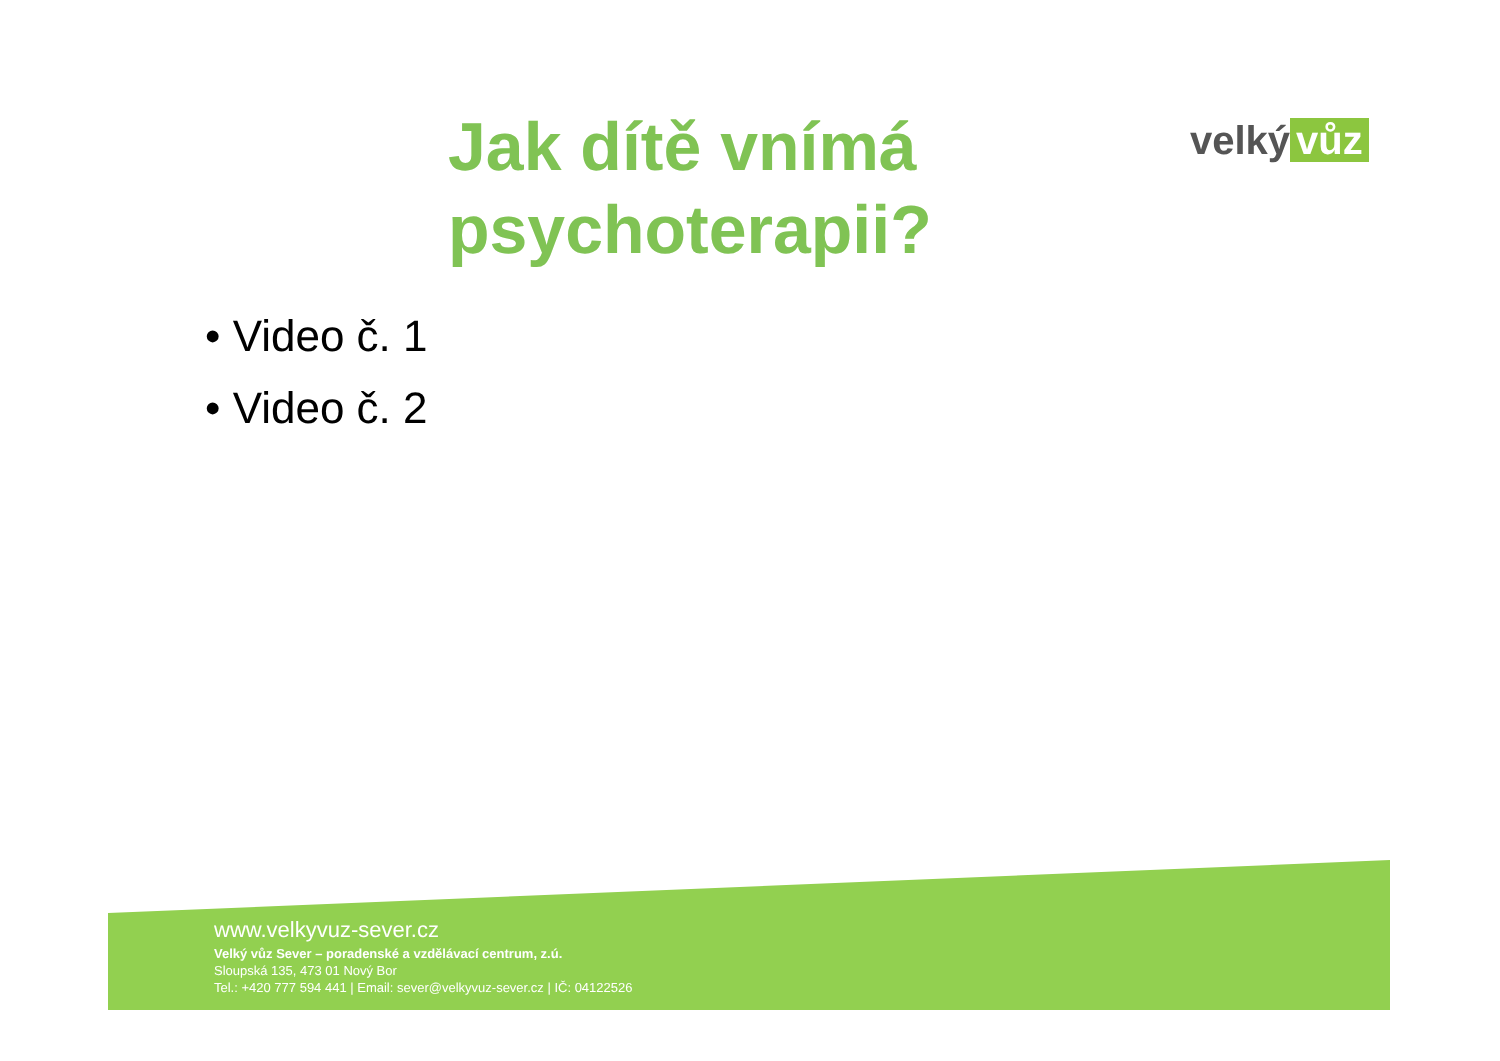velký vůz
Jak dítě vnímá
psychoterapii?
• Video č. 1
• Video č. 2
www.velkyvuz-sever.cz
Velký vůz Sever – poradenské a vzdělávací centrum, z.ú.
Sloupská 135, 473 01 Nový Bor
Tel.: +420 777 594 441 | Email: sever@velkyvuz-sever.cz | IČ: 04122526